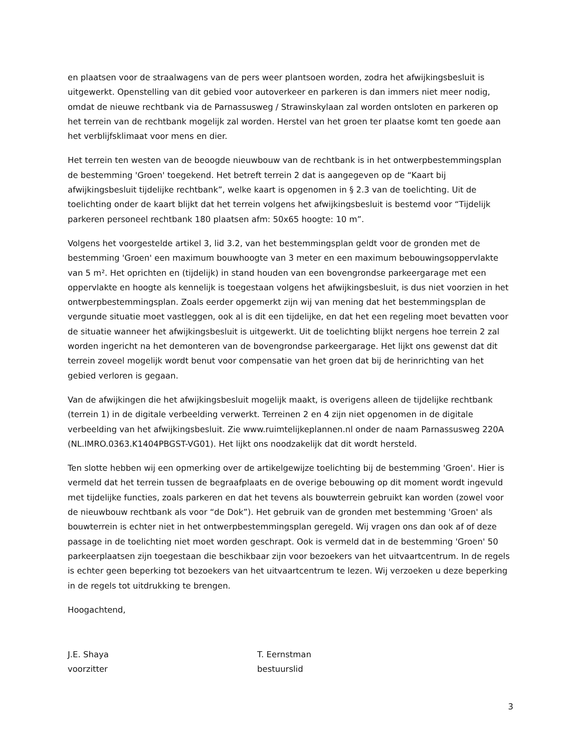en plaatsen voor de straalwagens van de pers weer plantsoen worden, zodra het afwijkingsbesluit is uitgewerkt. Openstelling van dit gebied voor autoverkeer en parkeren is dan immers niet meer nodig, omdat de nieuwe rechtbank via de Parnassusweg / Strawinskylaan zal worden ontsloten en parkeren op het terrein van de rechtbank mogelijk zal worden. Herstel van het groen ter plaatse komt ten goede aan het verblijfsklimaat voor mens en dier.
Het terrein ten westen van de beoogde nieuwbouw van de rechtbank is in het ontwerpbestemmingsplan de bestemming 'Groen' toegekend. Het betreft terrein 2 dat is aangegeven op de “Kaart bij afwijkingsbesluit tijdelijke rechtbank”, welke kaart is opgenomen in § 2.3 van de toelichting. Uit de toelichting onder de kaart blijkt dat het terrein volgens het afwijkingsbesluit is bestemd voor “Tijdelijk parkeren personeel rechtbank 180 plaatsen afm: 50x65 hoogte: 10 m”.
Volgens het voorgestelde artikel 3, lid 3.2, van het bestemmingsplan geldt voor de gronden met de bestemming 'Groen' een maximum bouwhoogte van 3 meter en een maximum bebouwingsoppervlakte van 5 m². Het oprichten en (tijdelijk) in stand houden van een bovengrondse parkeergarage met een oppervlakte en hoogte als kennelijk is toegestaan volgens het afwijkingsbesluit, is dus niet voorzien in het ontwerpbestemmingsplan. Zoals eerder opgemerkt zijn wij van mening dat het bestemmingsplan de vergunde situatie moet vastleggen, ook al is dit een tijdelijke, en dat het een regeling moet bevatten voor de situatie wanneer het afwijkingsbesluit is uitgewerkt. Uit de toelichting blijkt nergens hoe terrein 2 zal worden ingericht na het demonteren van de bovengrondse parkeergarage. Het lijkt ons gewenst dat dit terrein zoveel mogelijk wordt benut voor compensatie van het groen dat bij de herinrichting van het gebied verloren is gegaan.
Van de afwijkingen die het afwijkingsbesluit mogelijk maakt, is overigens alleen de tijdelijke rechtbank (terrein 1) in de digitale verbeelding verwerkt. Terreinen 2 en 4 zijn niet opgenomen in de digitale verbeelding van het afwijkingsbesluit. Zie www.ruimtelijkeplannen.nl onder de naam Parnassusweg 220A (NL.IMRO.0363.K1404PBGST-VG01). Het lijkt ons noodzakelijk dat dit wordt hersteld.
Ten slotte hebben wij een opmerking over de artikelgewijze toelichting bij de bestemming 'Groen'. Hier is vermeld dat het terrein tussen de begraafplaats en de overige bebouwing op dit moment wordt ingevuld met tijdelijke functies, zoals parkeren en dat het tevens als bouwterrein gebruikt kan worden (zowel voor de nieuwbouw rechtbank als voor “de Dok”). Het gebruik van de gronden met bestemming 'Groen' als bouwterrein is echter niet in het ontwerpbestemmingsplan geregeld. Wij vragen ons dan ook af of deze passage in de toelichting niet moet worden geschrapt. Ook is vermeld dat in de bestemming 'Groen' 50 parkeerplaatsen zijn toegestaan die beschikbaar zijn voor bezoekers van het uitvaartcentrum. In de regels is echter geen beperking tot bezoekers van het uitvaartcentrum te lezen. Wij verzoeken u deze beperking in de regels tot uitdrukking te brengen.
Hoogachtend,
J.E. Shaya
voorzitter
T. Eernstman
bestuurslid
3